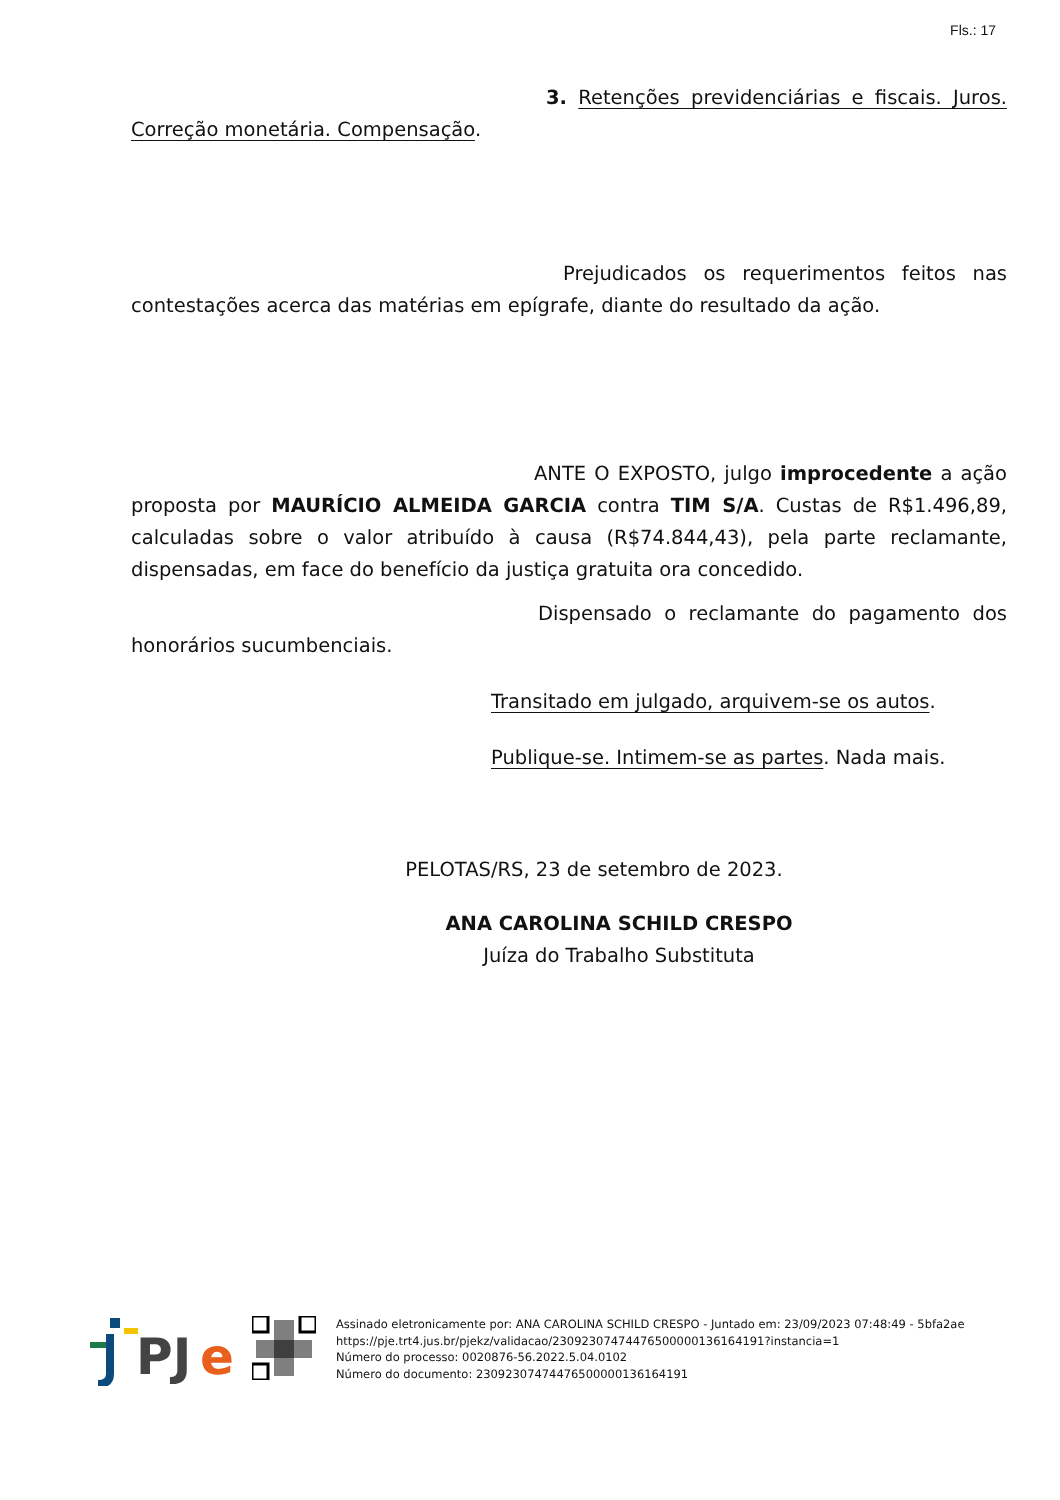Fls.: 17
3. Retenções previdenciárias e fiscais. Juros. Correção monetária. Compensação.
Prejudicados os requerimentos feitos nas contestações acerca das matérias em epígrafe, diante do resultado da ação.
ANTE O EXPOSTO, julgo improcedente a ação proposta por MAURÍCIO ALMEIDA GARCIA contra TIM S/A. Custas de R$1.496,89, calculadas sobre o valor atribuído à causa (R$74.844,43), pela parte reclamante, dispensadas, em face do benefício da justiça gratuita ora concedido.
Dispensado o reclamante do pagamento dos honorários sucumbenciais.
Transitado em julgado, arquivem-se os autos.
Publique-se. Intimem-se as partes. Nada mais.
PELOTAS/RS, 23 de setembro de 2023.
ANA CAROLINA SCHILD CRESPO
Juíza do Trabalho Substituta
PJ
e
Assinado eletronicamente por: ANA CAROLINA SCHILD CRESPO - Juntado em: 23/09/2023 07:48:49 - 5bfa2ae
https://pje.trt4.jus.br/pjekz/validacao/23092307474476500000136164191?instancia=1
Número do processo: 0020876-56.2022.5.04.0102
Número do documento: 23092307474476500000136164191